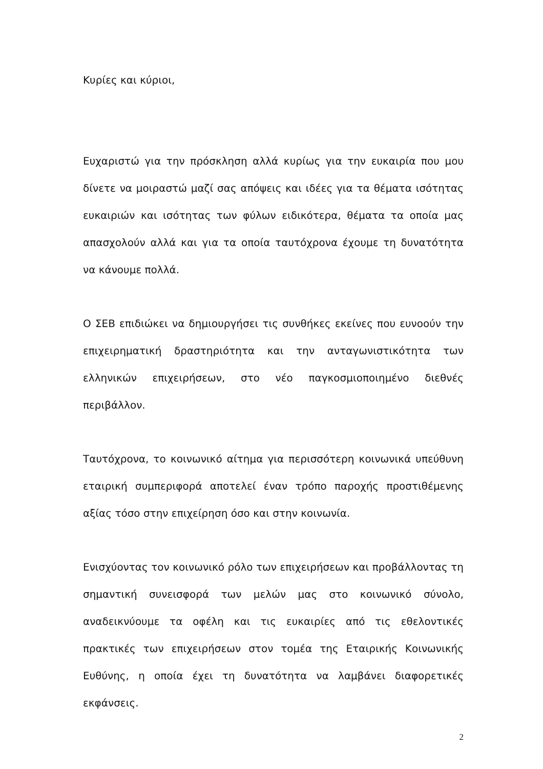Κυρίες και κύριοι,
Ευχαριστώ για την πρόσκληση αλλά κυρίως για την ευκαιρία που μου δίνετε να μοιραστώ μαζί σας απόψεις και ιδέες για τα θέματα ισότητας ευκαιριών και ισότητας των φύλων ειδικότερα, θέματα τα οποία μας απασχολούν αλλά και για τα οποία ταυτόχρονα έχουμε τη δυνατότητα να κάνουμε πολλά.
Ο ΣΕΒ επιδιώκει να δημιουργήσει τις συνθήκες εκείνες που ευνοούν την επιχειρηματική δραστηριότητα και την ανταγωνιστικότητα των ελληνικών επιχειρήσεων, στο νέο παγκοσμιοποιημένο διεθνές περιβάλλον.
Ταυτόχρονα, το κοινωνικό αίτημα για περισσότερη κοινωνικά υπεύθυνη εταιρική συμπεριφορά αποτελεί έναν τρόπο παροχής προστιθέμενης αξίας τόσο στην επιχείρηση όσο και στην κοινωνία.
Ενισχύοντας τον κοινωνικό ρόλο των επιχειρήσεων και προβάλλοντας τη σημαντική συνεισφορά των μελών μας στο κοινωνικό σύνολο, αναδεικνύουμε τα οφέλη και τις ευκαιρίες από τις εθελοντικές πρακτικές των επιχειρήσεων στον τομέα της Εταιρικής Κοινωνικής Ευθύνης, η οποία έχει τη δυνατότητα να λαμβάνει διαφορετικές εκφάνσεις.
2